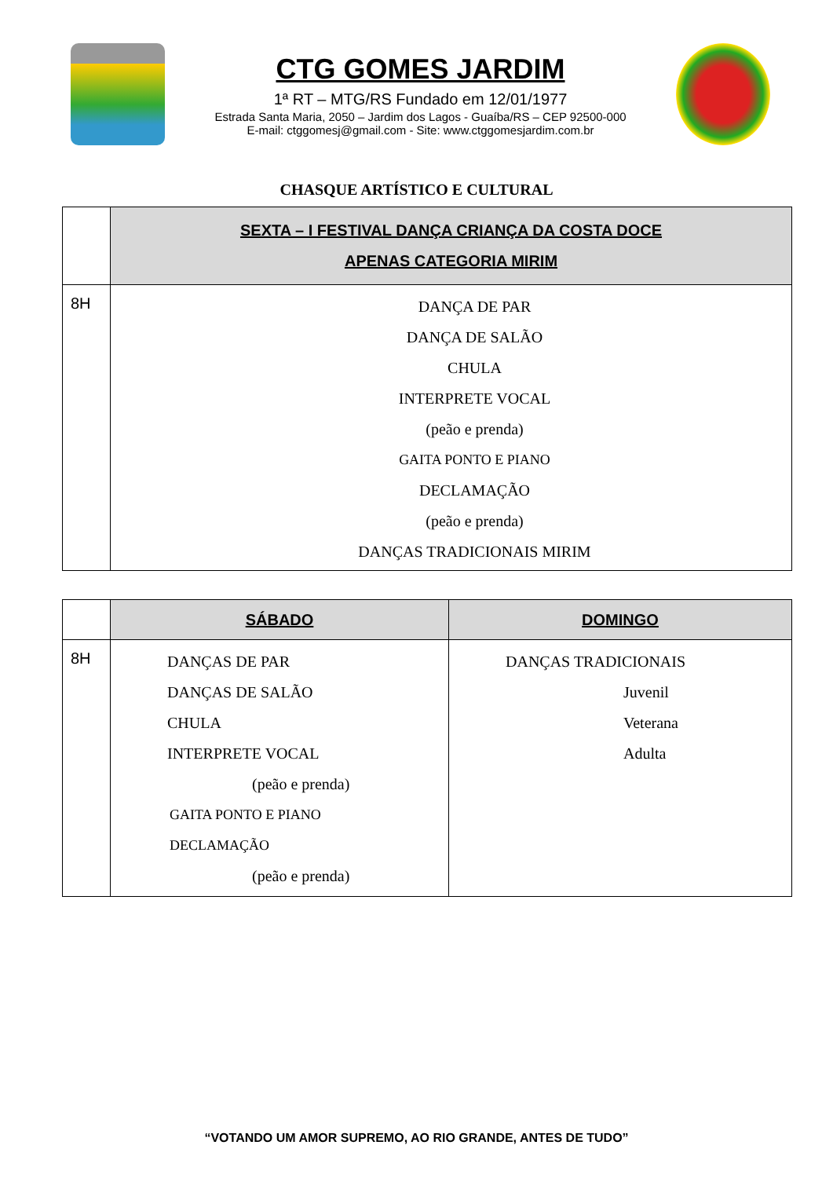CTG GOMES JARDIM
1ª RT – MTG/RS Fundado em 12/01/1977
Estrada Santa Maria, 2050 – Jardim dos Lagos - Guaíba/RS – CEP 92500-000
E-mail: ctggomesj@gmail.com - Site: www.ctggomesjardim.com.br
CHASQUE ARTÍSTICO E CULTURAL
| | SEXTA – I FESTIVAL DANÇA CRIANÇA DA COSTA DOCE APENAS CATEGORIA MIRIM |
| 8H | DANÇA DE PAR DANÇA DE SALÃO CHULA INTERPRETE VOCAL (peão e prenda) GAITA PONTO E PIANO DECLAMAÇÃO (peão e prenda) DANÇAS TRADICIONAIS MIRIM |
| | SÁBADO | DOMINGO |
| 8H | DANÇAS DE PAR DANÇAS DE SALÃO CHULA INTERPRETE VOCAL (peão e prenda) GAITA PONTO E PIANO DECLAMAÇÃO (peão e prenda) | DANÇAS TRADICIONAIS Juvenil Veterana Adulta |
“VOTANDO UM AMOR SUPREMO, AO RIO GRANDE, ANTES DE TUDO”